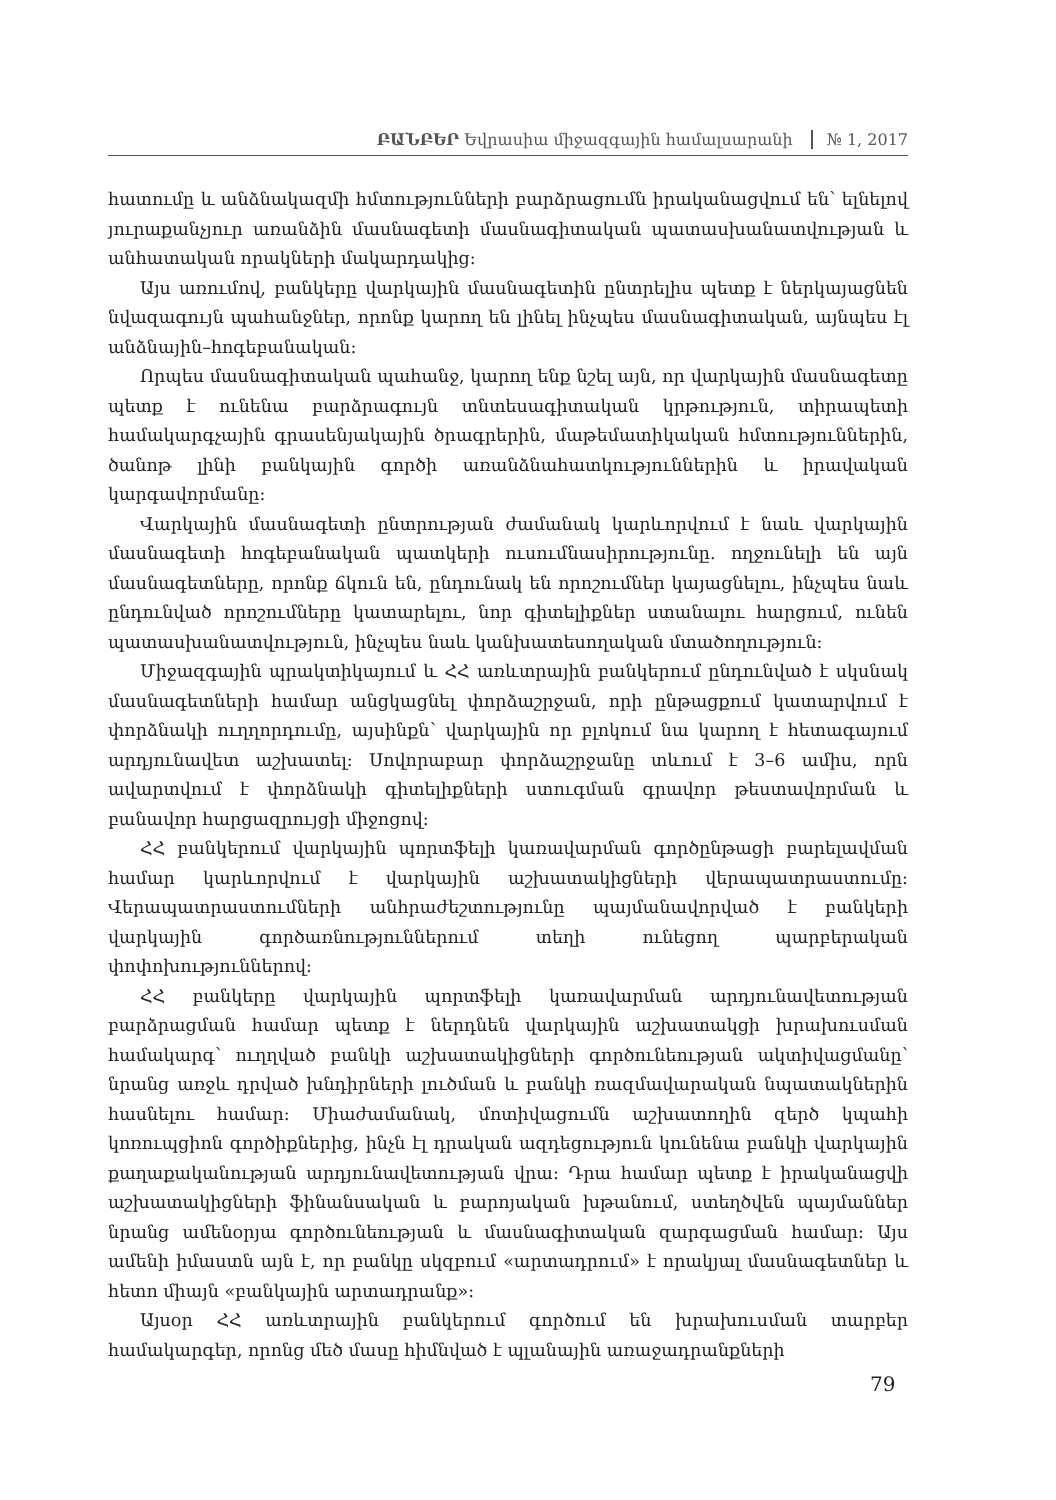ԲԱՆԲԵՐ Եվրասիա միջազգային համալսարանի № 1, 2017
հատումը և անձնակազմի հմտությունների բարձրացումն իրականացվում են՝ ելնելով յուրաքանչյուր առանձին մասնագետի մասնագիտական պատասխանատվության և անհատական որակների մակարդակից:
Այս առումով, բանկերը վարկային մասնագետին ընտրելիս պետք է ներկայացնեն նվազագույն պահանջներ, որոնք կարող են լինել ինչպես մասնագիտական, այնպես էլ անձնային–հոգեբանական:
Որպես մասնագիտական պահանջ, կարող ենք նշել այն, որ վարկային մասնագետը պետք է ունենա բարձրագույն տնտեսագիտական կրթություն, տիրապետի համակարգչային գրասենյակային ծրագրերին, մաթեմատիկական հմտություններին, ծանոթ լինի բանկային գործի առանձնահատկություններին և իրավական կարգավորմանը:
Վարկային մասնագետի ընտրության ժամանակ կարևորվում է նաև վարկային մասնագետի հոգեբանական պատկերի ուսումնասիրությունը. ողջունելի են այն մասնագետները, որոնք ճկուն են, ընդունակ են որոշումներ կայացնելու, ինչպես նաև ընդունված որոշումները կատարելու, նոր գիտելիքներ ստանալու հարցում, ունեն պատասխանատվություն, ինչպես նաև կանխատեսողական մտածողություն:
Միջազգային պրակտիկայում և ՀՀ առևտրային բանկերում ընդունված է սկսնակ մասնագետների համար անցկացնել փորձաշրջան, որի ընթացքում կատարվում է փորձնակի ուղղորդումը, այսինքն՝ վարկային որ բլոկում նա կարող է հետագայում արդյունավետ աշխատել: Սովորաբար փորձաշրջանը տևում է 3–6 ամիս, որն ավարտվում է փորձնակի գիտելիքների ստուգման գրավոր թեստավորման և բանավոր հարցազրույցի միջոցով:
ՀՀ բանկերում վարկային պորտֆելի կառավարման գործընթացի բարելավման համար կարևորվում է վարկային աշխատակիցների վերապատրաստումը: Վերապատրաստումների անհրաժեշտությունը պայմանավորված է բանկերի վարկային գործառնություններում տեղի ունեցող պարբերական փոփոխություններով:
ՀՀ բանկերը վարկային պորտֆելի կառավարման արդյունավետության բարձրացման համար պետք է ներդնեն վարկային աշխատակցի խրախուսման համակարգ՝ ուղղված բանկի աշխատակիցների գործունեության ակտիվացմանը՝ նրանց առջև դրված խնդիրների լուծման և բանկի ռազմավարական նպատակներին հասնելու համար: Միաժամանակ, մոտիվացումն աշխատողին զերծ կպահի կոռուպցիոն գործիքներից, ինչն էլ դրական ազդեցություն կունենա բանկի վարկային քաղաքականության արդյունավետության վրա: Դրա համար պետք է իրականացվի աշխատակիցների ֆինանսական և բարոյական խթանում, ստեղծվեն պայմաններ նրանց ամենօրյա գործունեության և մասնագիտական զարգացման համար: Այս ամենի իմաստն այն է, որ բանկը սկզբում «արտադրում» է որակյալ մասնագետներ և հետո միայն «բանկային արտադրանք»:
Այսօր ՀՀ առևտրային բանկերում գործում են խրախուսման տարբեր համակարգեր, որոնց մեծ մասը հիմնված է պլանային առաջադրանքների
79